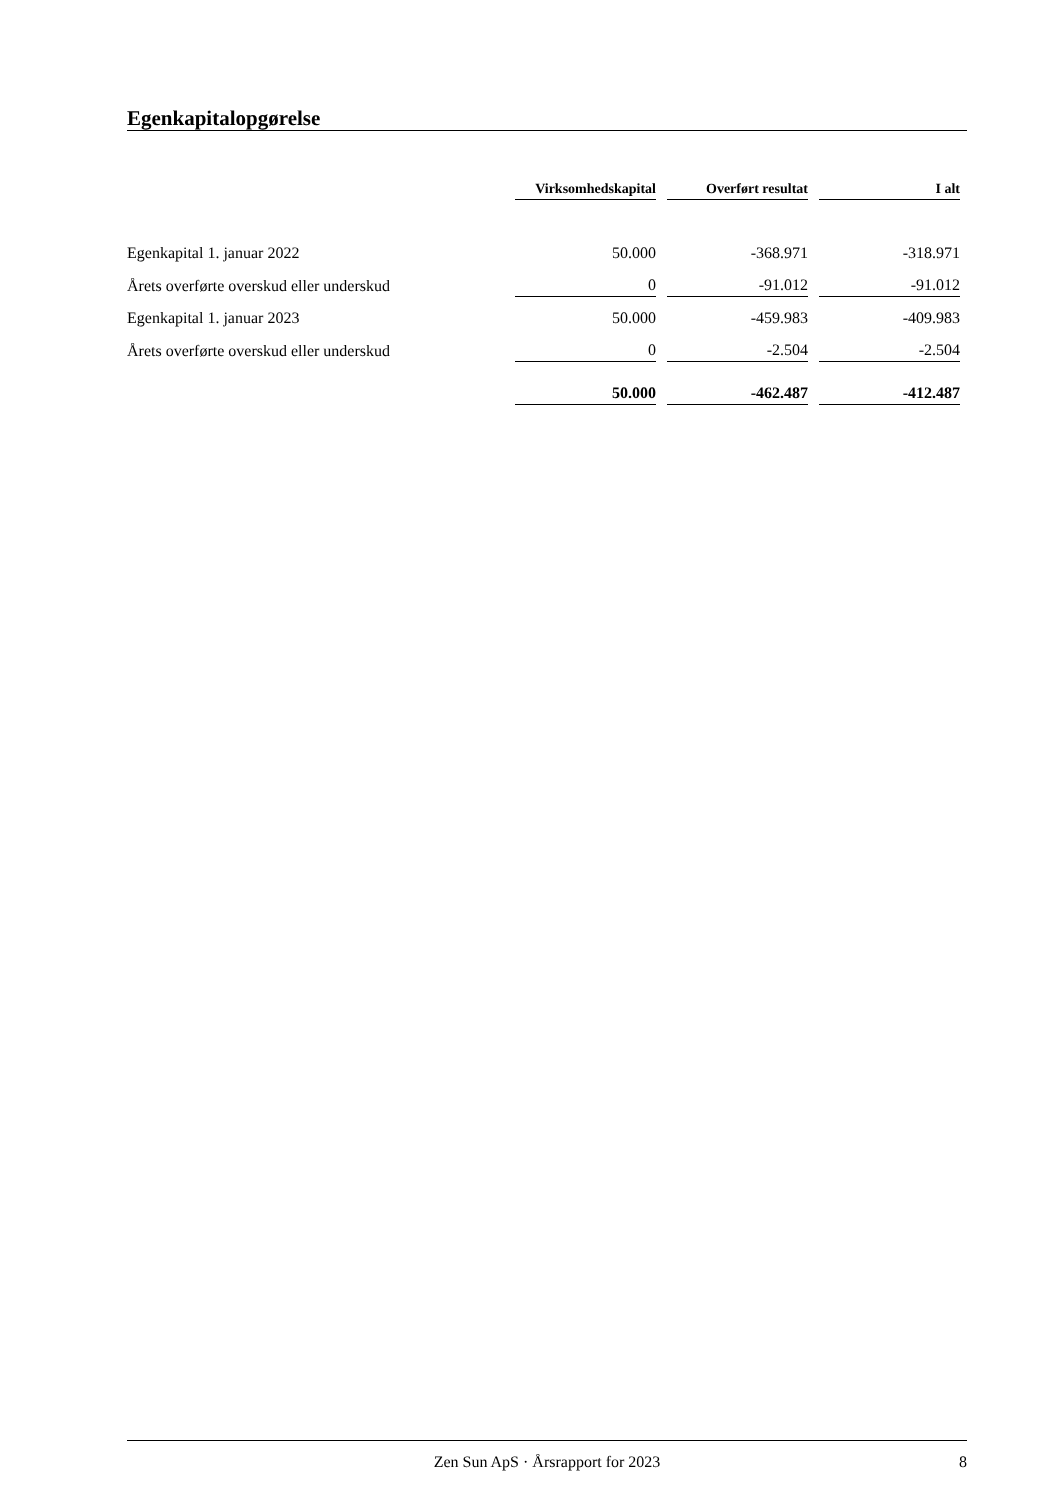Egenkapitalopgørelse
| | Virksomhedskapital | Overført resultat | I alt |
| --- | --- | --- | --- |
| Egenkapital 1. januar 2022 | 50.000 | -368.971 | -318.971 |
| Årets overførte overskud eller underskud | 0 | -91.012 | -91.012 |
| Egenkapital 1. januar 2023 | 50.000 | -459.983 | -409.983 |
| Årets overførte overskud eller underskud | 0 | -2.504 | -2.504 |
| | 50.000 | -462.487 | -412.487 |
Zen Sun ApS · Årsrapport for 2023 8